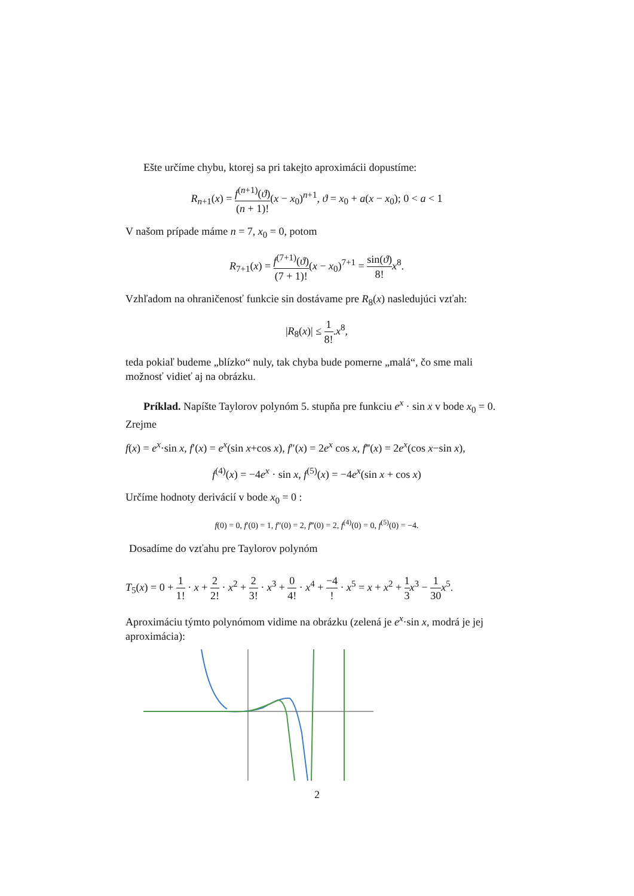Ešte určíme chybu, ktorej sa pri takejto aproximácii dopustíme:
R<sub>n+1</sub>(x) = f<sup>(n+1)</sup>(ϑ) (n + 1)!(x − x<sub>0</sub>)<sup>n+1</sup>, ϑ = x<sub>0</sub> + a(x − x<sub>0</sub>); 0 < a < 1
V našom prípade máme n = 7, x<sub>0</sub> = 0, potom
R<sub>7+1</sub>(x) = f<sup>(7+1)</sup>(ϑ) (7 + 1)!(x − x<sub>0</sub>)<sup>7+1</sup> = sin(ϑ) 8!x<sup>8</sup>.
Vzhľadom na ohraničenosť funkcie sin dostávame pre R<sub>8</sub>(x) nasledujúci vzťah:
|R<sub>8</sub>(x)| ≤ 1 8!.x<sup>8</sup>,
teda pokiaľ budeme „blízko“ nuly, tak chyba bude pomerne „malá“, čo sme mali možnosť vidieť aj na obrázku.
Príklad. Napíšte Taylorov polynóm 5. stupňa pre funkciu e<sup>x</sup> · sin x v bode x<sub>0</sub> = 0.
Zrejme
f(x) = e<sup>x</sup>·sin x, f′(x) = e<sup>x</sup>(sin x+cos x), f″(x) = 2e<sup>x</sup> cos x, f‴(x) = 2e<sup>x</sup>(cos x−sin x),
f<sup>(4)</sup>(x) = −4e<sup>x</sup> · sin x, f<sup>(5)</sup>(x) = −4e<sup>x</sup>(sin x + cos x)
Určíme hodnoty derivácií v bode x<sub>0</sub> = 0 :
f(0) = 0, f′(0) = 1, f″(0) = 2, f‴(0) = 2, f<sup>(4)</sup>(0) = 0, f<sup>(5)</sup>(0) = −4.
Dosadíme do vzťahu pre Taylorov polynóm
T<sub>5</sub>(x) = 0 + 1 1! · x + 2 2! · x<sup>2</sup> + 2 3! · x<sup>3</sup> + 0 4! · x<sup>4</sup> + −4! · x<sup>5</sup> = x + x<sup>2</sup> + 1 3 x<sup>3</sup> − 1 30 x<sup>5</sup>.
Aproximáciu týmto polynómom vidime na obrázku (zelená je e<sup>x</sup>·sin x, modrá je jej aproximácia):
2